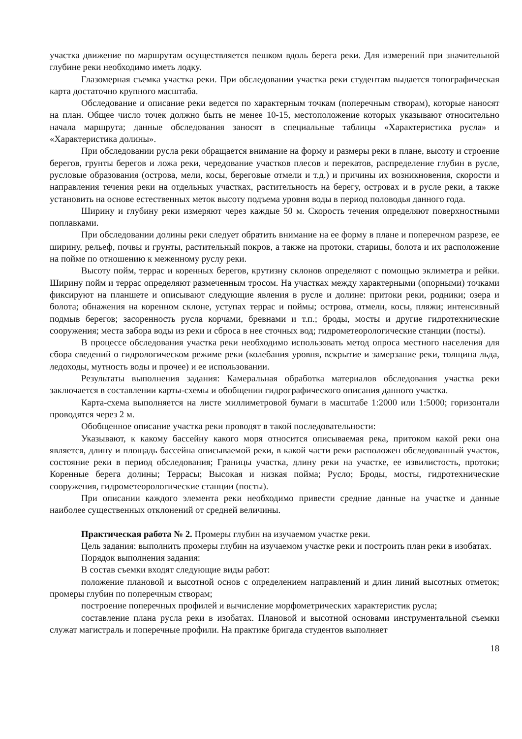участка движение по маршрутам осуществляется пешком вдоль берега реки. Для измерений при значительной глубине реки необходимо иметь лодку.
Глазомерная съемка участка реки. При обследовании участка реки студентам выдается топографическая карта достаточно крупного масштаба.
Обследование и описание реки ведется по характерным точкам (поперечным створам), которые наносят на план. Общее число точек должно быть не менее 10-15, местоположение которых указывают относительно начала маршрута; данные обследования заносят в специальные таблицы «Характеристика русла» и «Характеристика долины».
При обследовании русла реки обращается внимание на форму и размеры реки в плане, высоту и строение берегов, грунты берегов и ложа реки, чередование участков плесов и перекатов, распределение глубин в русле, русловые образования (острова, мели, косы, береговые отмели и т.д.) и причины их возникновения, скорости и направления течения реки на отдельных участках, растительность на берегу, островах и в русле реки, а также установить на основе естественных меток высоту подъема уровня воды в период половодья данного года.
Ширину и глубину реки измеряют через каждые 50 м. Скорость течения определяют поверхностными поплавками.
При обследовании долины реки следует обратить внимание на ее форму в плане и поперечном разрезе, ее ширину, рельеф, почвы и грунты, растительный покров, а также на протоки, старицы, болота и их расположение на пойме по отношению к меженному руслу реки.
Высоту пойм, террас и коренных берегов, крутизну склонов определяют с помощью эклиметра и рейки. Ширину пойм и террас определяют размеченным тросом. На участках между характерными (опорными) точками фиксируют на планшете и описывают следующие явления в русле и долине: притоки реки, родники; озера и болота; обнажения на коренном склоне, уступах террас и поймы; острова, отмели, косы, пляжи; интенсивный подмыв берегов; засоренность русла корчами, бревнами и т.п.; броды, мосты и другие гидротехнические сооружения; места забора воды из реки и сброса в нее сточных вод; гидрометеорологические станции (посты).
В процессе обследования участка реки необходимо использовать метод опроса местного населения для сбора сведений о гидрологическом режиме реки (колебания уровня, вскрытие и замерзание реки, толщина льда, ледоходы, мутность воды и прочее) и ее использовании.
Результаты выполнения задания: Камеральная обработка материалов обследования участка реки заключается в составлении карты-схемы и обобщении гидрографического описания данного участка.
Карта-схема выполняется на листе миллиметровой бумаги в масштабе 1:2000 или 1:5000; горизонтали проводятся через 2 м.
Обобщенное описание участка реки проводят в такой последовательности:
Указывают, к какому бассейну какого моря относится описываемая река, притоком какой реки она является, длину и площадь бассейна описываемой реки, в какой части реки расположен обследованный участок, состояние реки в период обследования; Границы участка, длину реки на участке, ее извилистость, протоки; Коренные берега долины; Террасы; Высокая и низкая пойма; Русло; Броды, мосты, гидротехнические сооружения, гидрометеорологические станции (посты).
При описании каждого элемента реки необходимо привести средние данные на участке и данные наиболее существенных отклонений от средней величины.
Практическая работа № 2. Промеры глубин на изучаемом участке реки.
Цель задания: выполнить промеры глубин на изучаемом участке реки и построить план реки в изобатах.
Порядок выполнения задания:
В состав съемки входят следующие виды работ:
положение плановой и высотной основ с определением направлений и длин линий высотных отметок; промеры глубин по поперечным створам;
построение поперечных профилей и вычисление морфометрических характеристик русла;
составление плана русла реки в изобатах. Плановой и высотной основами инструментальной съемки служат магистраль и поперечные профили. На практике бригада студентов выполняет
18